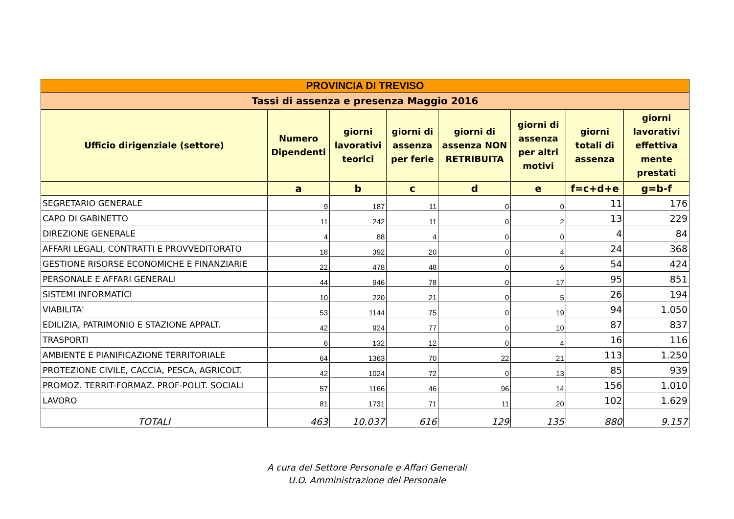| PROVINCIA DI TREVISO | | | | | | | |
| Tassi di assenza e presenza Maggio 2016 | | | | | | | |
| Ufficio dirigenziale (settore) | Numero Dipendenti | giorni lavorativi teorici | giorni di assenza per ferie | giorni di assenza NON RETRIBUITA | giorni di assenza per altri motivi | giorni totali di assenza | giorni lavorativi effettiva mente prestati |
| | a | b | c | d | e | f=c+d+e | g=b-f |
| SEGRETARIO GENERALE | 9 | 187 | 11 | 0 | 0 | 11 | 176 |
| CAPO DI GABINETTO | 11 | 242 | 11 | 0 | 2 | 13 | 229 |
| DIREZIONE GENERALE | 4 | 88 | 4 | 0 | 0 | 4 | 84 |
| AFFARI LEGALI, CONTRATTI E PROVVEDITORATO | 18 | 392 | 20 | 0 | 4 | 24 | 368 |
| GESTIONE RISORSE ECONOMICHE E FINANZIARIE | 22 | 478 | 48 | 0 | 6 | 54 | 424 |
| PERSONALE E AFFARI GENERALI | 44 | 946 | 78 | 0 | 17 | 95 | 851 |
| SISTEMI INFORMATICI | 10 | 220 | 21 | 0 | 5 | 26 | 194 |
| VIABILITA' | 53 | 1144 | 75 | 0 | 19 | 94 | 1.050 |
| EDILIZIA, PATRIMONIO E STAZIONE APPALT. | 42 | 924 | 77 | 0 | 10 | 87 | 837 |
| TRASPORTI | 6 | 132 | 12 | 0 | 4 | 16 | 116 |
| AMBIENTE E PIANIFICAZIONE TERRITORIALE | 64 | 1363 | 70 | 22 | 21 | 113 | 1.250 |
| PROTEZIONE CIVILE, CACCIA, PESCA, AGRICOLT. | 42 | 1024 | 72 | 0 | 13 | 85 | 939 |
| PROMOZ. TERRIT-FORMAZ. PROF-POLIT. SOCIALI | 57 | 1166 | 46 | 96 | 14 | 156 | 1.010 |
| LAVORO | 81 | 1731 | 71 | 11 | 20 | 102 | 1.629 |
| TOTALI | 463 | 10.037 | 616 | 129 | 135 | 880 | 9.157 |
A cura del Settore Personale e Affari Generali
U.O. Amministrazione del Personale